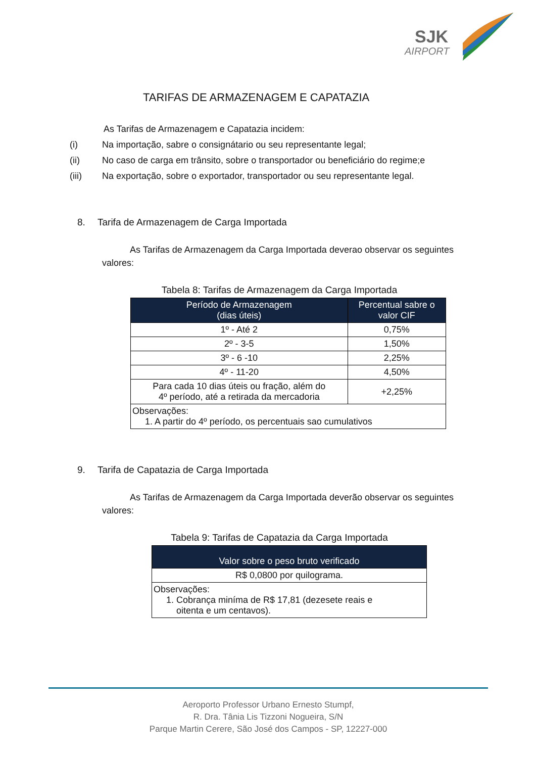SJK
AIRPORT
TARIFAS DE ARMAZENAGEM E CAPATAZIA
As Tarifas de Armazenagem e Capatazia incidem:
(i) Na importação, sabre o consignátario ou seu representante legal;
(ii) No caso de carga em trânsito, sobre o transportador ou beneficiário do regime;e
(iii) Na exportação, sobre o exportador, transportador ou seu representante legal.
8. Tarifa de Armazenagem de Carga Importada
As Tarifas de Armazenagem da Carga Importada deverao observar os seguintes valores:
Tabela 8: Tarifas de Armazenagem da Carga Importada
| Período de Armazenagem (dias úteis) | Percentual sabre o valor CIF |
| --- | --- |
| 1º - Até 2 | 0,75% |
| 2º - 3-5 | 1,50% |
| 3º - 6 -10 | 2,25% |
| 4º - 11-20 | 4,50% |
| Para cada 10 dias úteis ou fração, além do 4º período, até a retirada da mercadoria | +2,25% |
| Observações: 1. A partir do 4º período, os percentuais sao cumulativos | |
9. Tarifa de Capatazia de Carga Importada
As Tarifas de Armazenagem da Carga Importada deverão observar os seguintes valores:
Tabela 9: Tarifas de Capatazia da Carga Importada
| Valor sobre o peso bruto verificado |
| --- |
| R$ 0,0800 por quilograma. |
| Observações: 1. Cobrança miníma de R$ 17,81 (dezesete reais e oitenta e um centavos). |
Aeroporto Professor Urbano Ernesto Stumpf,
R. Dra. Tânia Lis Tizzoni Nogueira, S/N
Parque Martin Cerere, São José dos Campos - SP, 12227-000